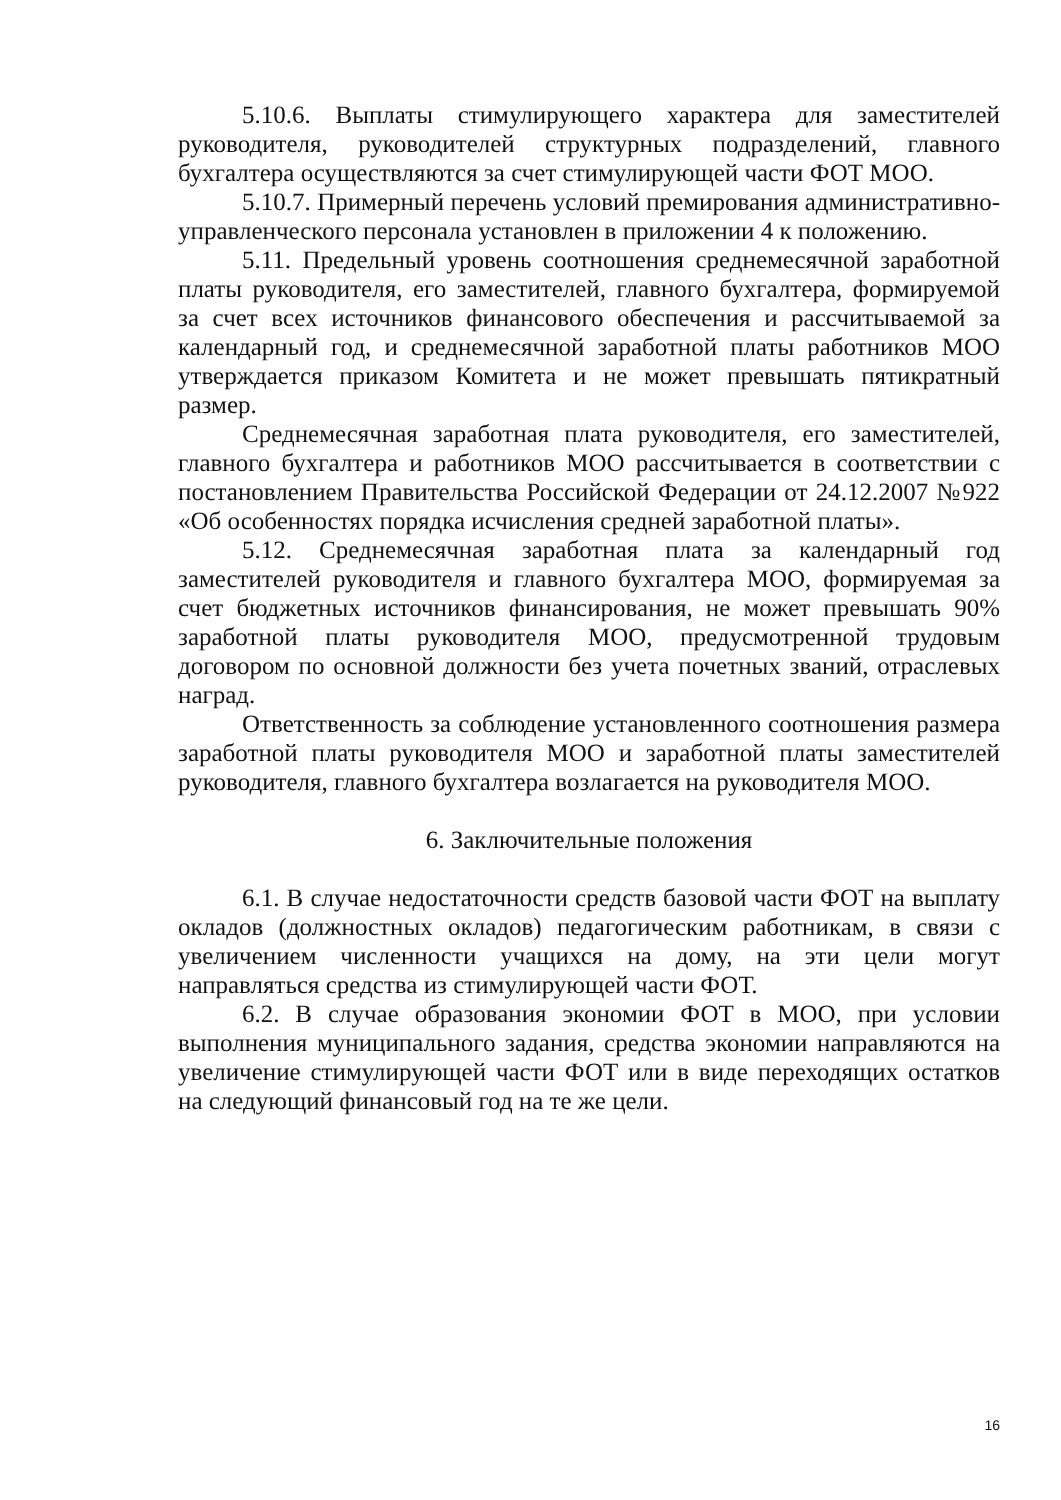5.10.6. Выплаты стимулирующего характера для заместителей руководителя, руководителей структурных подразделений, главного бухгалтера осуществляются за счет стимулирующей части ФОТ МОО.
5.10.7. Примерный перечень условий премирования административно-управленческого персонала установлен в приложении 4 к положению.
5.11. Предельный уровень соотношения среднемесячной заработной платы руководителя, его заместителей, главного бухгалтера, формируемой за счет всех источников финансового обеспечения и рассчитываемой за календарный год, и среднемесячной заработной платы работников МОО утверждается приказом Комитета и не может превышать пятикратный размер.
Среднемесячная заработная плата руководителя, его заместителей, главного бухгалтера и работников МОО рассчитывается в соответствии с постановлением Правительства Российской Федерации от 24.12.2007 №922 «Об особенностях порядка исчисления средней заработной платы».
5.12. Среднемесячная заработная плата за календарный год заместителей руководителя и главного бухгалтера МОО, формируемая за счет бюджетных источников финансирования, не может превышать 90% заработной платы руководителя МОО, предусмотренной трудовым договором по основной должности без учета почетных званий, отраслевых наград.
Ответственность за соблюдение установленного соотношения размера заработной платы руководителя МОО и заработной платы заместителей руководителя, главного бухгалтера возлагается на руководителя МОО.
6. Заключительные положения
6.1. В случае недостаточности средств базовой части ФОТ на выплату окладов (должностных окладов) педагогическим работникам, в связи с увеличением численности учащихся на дому, на эти цели могут направляться средства из стимулирующей части ФОТ.
6.2. В случае образования экономии ФОТ в МОО, при условии выполнения муниципального задания, средства экономии направляются на увеличение стимулирующей части ФОТ или в виде переходящих остатков на следующий финансовый год на те же цели.
16